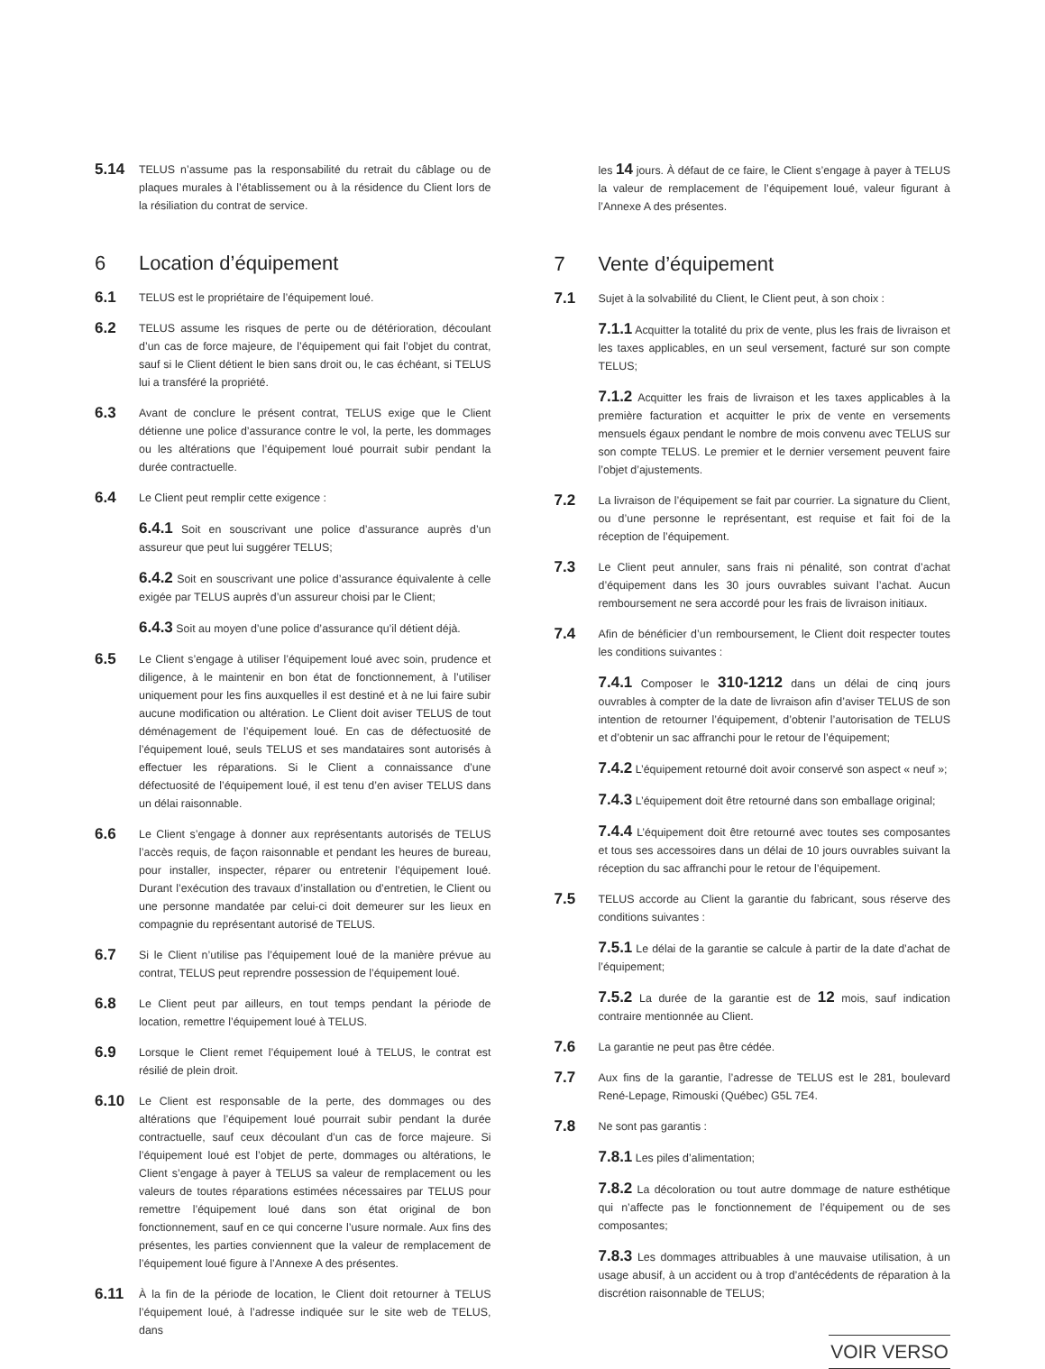5.14 TELUS n’assume pas la responsabilité du retrait du câblage ou de plaques murales à l’établissement ou à la résidence du Client lors de la résiliation du contrat de service.
6 Location d’équipement
6.1 TELUS est le propriétaire de l’équipement loué.
6.2 TELUS assume les risques de perte ou de détérioration, découlant d’un cas de force majeure, de l’équipement qui fait l’objet du contrat, sauf si le Client détient le bien sans droit ou, le cas échéant, si TELUS lui a transféré la propriété.
6.3 Avant de conclure le présent contrat, TELUS exige que le Client détienne une police d’assurance contre le vol, la perte, les dommages ou les altérations que l’équipement loué pourrait subir pendant la durée contractuelle.
6.4 Le Client peut remplir cette exigence :
6.4.1 Soit en souscrivant une police d’assurance auprès d’un assureur que peut lui suggérer TELUS;
6.4.2 Soit en souscrivant une police d’assurance équivalente à celle exigée par TELUS auprès d’un assureur choisi par le Client;
6.4.3 Soit au moyen d’une police d’assurance qu’il détient déjà.
6.5 Le Client s’engage à utiliser l’équipement loué avec soin, prudence et diligence, à le maintenir en bon état de fonctionnement, à l’utiliser uniquement pour les fins auxquelles il est destiné et à ne lui faire subir aucune modification ou altération. Le Client doit aviser TELUS de tout déménagement de l’équipement loué. En cas de défectuosité de l’équipement loué, seuls TELUS et ses mandataires sont autorisés à effectuer les réparations. Si le Client a connaissance d’une défectuosité de l’équipement loué, il est tenu d’en aviser TELUS dans un délai raisonnable.
6.6 Le Client s’engage à donner aux représentants autorisés de TELUS l’accès requis, de façon raisonnable et pendant les heures de bureau, pour installer, inspecter, réparer ou entretenir l’équipement loué. Durant l’exécution des travaux d’installation ou d’entretien, le Client ou une personne mandatée par celui-ci doit demeurer sur les lieux en compagnie du représentant autorisé de TELUS.
6.7 Si le Client n’utilise pas l’équipement loué de la manière prévue au contrat, TELUS peut reprendre possession de l’équipement loué.
6.8 Le Client peut par ailleurs, en tout temps pendant la période de location, remettre l’équipement loué à TELUS.
6.9 Lorsque le Client remet l’équipement loué à TELUS, le contrat est résilié de plein droit.
6.10 Le Client est responsable de la perte, des dommages ou des altérations que l’équipement loué pourrait subir pendant la durée contractuelle, sauf ceux découlant d’un cas de force majeure. Si l’équipement loué est l’objet de perte, dommages ou altérations, le Client s’engage à payer à TELUS sa valeur de remplacement ou les valeurs de toutes réparations estimées nécessaires par TELUS pour remettre l’équipement loué dans son état original de bon fonctionnement, sauf en ce qui concerne l’usure normale. Aux fins des présentes, les parties conviennent que la valeur de remplacement de l’équipement loué figure à l’Annexe A des présentes.
6.11 À la fin de la période de location, le Client doit retourner à TELUS l’équipement loué, à l’adresse indiquée sur le site web de TELUS, dans
les 14 jours. À défaut de ce faire, le Client s’engage à payer à TELUS la valeur de remplacement de l’équipement loué, valeur figurant à l’Annexe A des présentes.
7 Vente d’équipement
7.1 Sujet à la solvabilité du Client, le Client peut, à son choix :
7.1.1 Acquitter la totalité du prix de vente, plus les frais de livraison et les taxes applicables, en un seul versement, facturé sur son compte TELUS;
7.1.2 Acquitter les frais de livraison et les taxes applicables à la première facturation et acquitter le prix de vente en versements mensuels égaux pendant le nombre de mois convenu avec TELUS sur son compte TELUS. Le premier et le dernier versement peuvent faire l’objet d’ajustements.
7.2 La livraison de l’équipement se fait par courrier. La signature du Client, ou d’une personne le représentant, est requise et fait foi de la réception de l’équipement.
7.3 Le Client peut annuler, sans frais ni pénalité, son contrat d’achat d’équipement dans les 30 jours ouvrables suivant l’achat. Aucun remboursement ne sera accordé pour les frais de livraison initiaux.
7.4 Afin de bénéficier d’un remboursement, le Client doit respecter toutes les conditions suivantes :
7.4.1 Composer le 310-1212 dans un délai de cinq jours ouvrables à compter de la date de livraison afin d’aviser TELUS de son intention de retourner l’équipement, d’obtenir l’autorisation de TELUS et d’obtenir un sac affranchi pour le retour de l’équipement;
7.4.2 L’équipement retourné doit avoir conservé son aspect « neuf »;
7.4.3 L’équipement doit être retourné dans son emballage original;
7.4.4 L’équipement doit être retourné avec toutes ses composantes et tous ses accessoires dans un délai de 10 jours ouvrables suivant la réception du sac affranchi pour le retour de l’équipement.
7.5 TELUS accorde au Client la garantie du fabricant, sous réserve des conditions suivantes :
7.5.1 Le délai de la garantie se calcule à partir de la date d’achat de l’équipement;
7.5.2 La durée de la garantie est de 12 mois, sauf indication contraire mentionnée au Client.
7.6 La garantie ne peut pas être cédée.
7.7 Aux fins de la garantie, l’adresse de TELUS est le 281, boulevard René-Lepage, Rimouski (Québec) G5L 7E4.
7.8 Ne sont pas garantis :
7.8.1 Les piles d’alimentation;
7.8.2 La décoloration ou tout autre dommage de nature esthétique qui n’affecte pas le fonctionnement de l’équipement ou de ses composantes;
7.8.3 Les dommages attribuables à une mauvaise utilisation, à un usage abusif, à un accident ou à trop d’antécédents de réparation à la discrétion raisonnable de TELUS;
VOIR VERSO